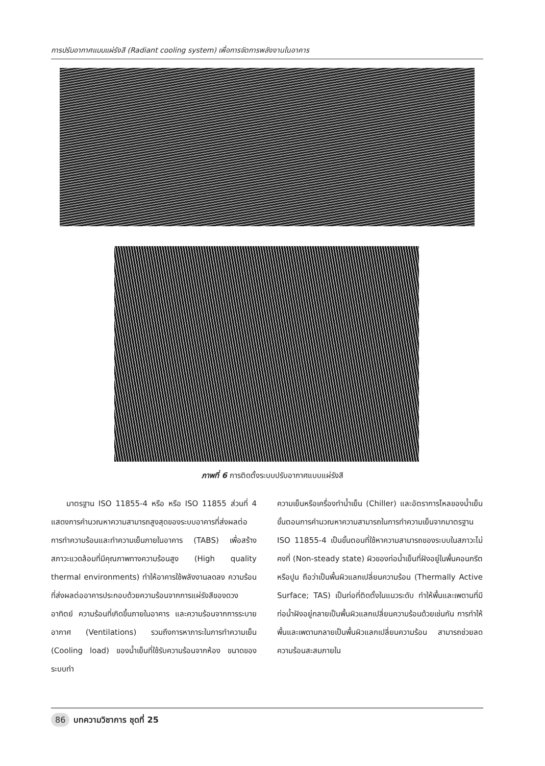การปรับอากาศแบบแผ่รังสี (Radiant cooling system) เพื่อการจัดการพลังงานในอาคาร
ภาพที่ 6 การติดตั้งระบบปรับอากาศแบบแผ่รังสี
  มาตรฐาน ISO 11855-4 หรือ หรือ ISO 11855 ส่วนที่ 4 แสดงการคำนวณหาความสามารถสูงสุดของระบบอาคารที่ส่งผลต่อการทำความร้อนและทำความเย็นภายในอาคาร (TABS) เพื่อสร้างสภาวะแวดล้อมที่มีคุณภาพทางความร้อนสูง (High quality thermal environments) ทำให้อาคารใช้พลังงานลดลง ความร้อนที่ส่งผลต่ออาคารประกอบด้วยความร้อนจากการแผ่รังสีของดวงอาทิตย์ ความร้อนที่เกิดขึ้นภายในอาคาร และความร้อนจากการระบายอากาศ (Ventilations) รวมถึงการหาภาระในการทำความเย็น (Cooling load) ของน้ำเย็นที่ใช้รับความร้อนจากห้อง ขนาดของระบบทำ
ความเย็นหรือเครื่องทำน้ำเย็น (Chiller) และอัตราการไหลของน้ำเย็น ขั้นตอนการคำนวณหาความสามารถในการทำความเย็นจากมาตรฐาน ISO 11855-4 เป็นขั้นตอนที่ใช้หาความสามารถของระบบในสภาวะไม่คงที่ (Non-steady state) ผิวของท่อน้ำเย็นที่ฝังอยู่ในพื้นคอนกรีตหรือปูน ถือว่าเป็นพื้นผิวแลกเปลี่ยนความร้อน (Thermally Active Surface; TAS) เป็นท่อที่ติดตั้งในแนวระดับ ทำให้พื้นและเพดานที่มีท่อน้ำฝังอยู่กลายเป็นพื้นผิวแลกเปลี่ยนความร้อนด้วยเช่นกัน การทำให้พื้นและเพดานกลายเป็นพื้นผิวแลกเปลี่ยนความร้อน สามารถช่วยลดความร้อนสะสมภายใน
86 บทความวิชาการ ชุดที่ 25